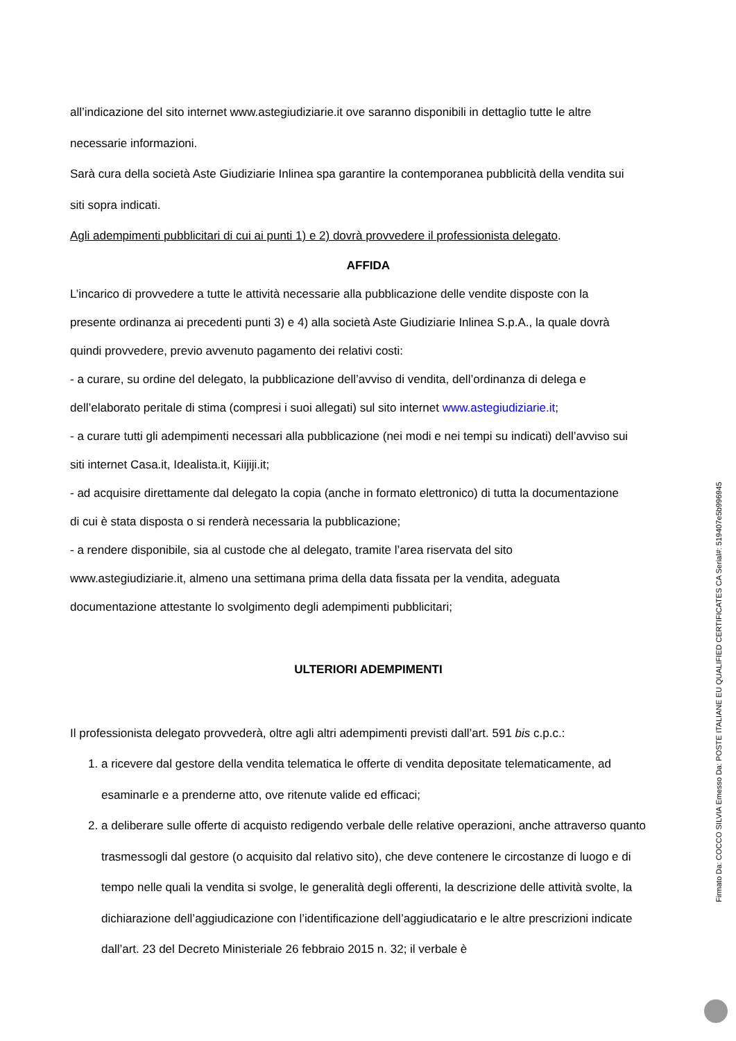all’indicazione del sito internet www.astegiudiziarie.it ove saranno disponibili in dettaglio tutte le altre
necessarie informazioni.
Sarà cura della società Aste Giudiziarie Inlinea spa garantire la contemporanea pubblicità della vendita sui
siti sopra indicati.
Agli adempimenti pubblicitari di cui ai punti 1) e 2) dovrà provvedere il professionista delegato.
AFFIDA
L’incarico di provvedere a tutte le attività necessarie alla pubblicazione delle vendite disposte con la
presente ordinanza ai precedenti punti 3) e 4) alla società Aste Giudiziarie Inlinea S.p.A., la quale dovrà
quindi provvedere, previo avvenuto pagamento dei relativi costi:
- a curare, su ordine del delegato, la pubblicazione dell’avviso di vendita, dell’ordinanza di delega e
dell’elaborato peritale di stima (compresi i suoi allegati) sul sito internet www.astegiudiziarie.it;
- a curare tutti gli adempimenti necessari alla pubblicazione (nei modi e nei tempi su indicati) dell’avviso sui
siti internet Casa.it, Idealista.it, Kiijiji.it;
- ad acquisire direttamente dal delegato la copia (anche in formato elettronico) di tutta la documentazione
di cui è stata disposta o si renderà necessaria la pubblicazione;
- a rendere disponibile, sia al custode che al delegato, tramite l’area riservata del sito
www.astegiudiziarie.it, almeno una settimana prima della data fissata per la vendita, adeguata
documentazione attestante lo svolgimento degli adempimenti pubblicitari;
ULTERIORI ADEMPIMENTI
Il professionista delegato provvederà, oltre agli altri adempimenti previsti dall’art. 591 bis c.p.c.:
1. a ricevere dal gestore della vendita telematica le offerte di vendita depositate telematicamente, ad esaminarle e a prenderne atto, ove ritenute valide ed efficaci;
2. a deliberare sulle offerte di acquisto redigendo verbale delle relative operazioni, anche attraverso quanto trasmessogli dal gestore (o acquisito dal relativo sito), che deve contenere le circostanze di luogo e di tempo nelle quali la vendita si svolge, le generalità degli offerenti, la descrizione delle attività svolte, la dichiarazione dell’aggiudicazione con l’identificazione dell’aggiudicatario e le altre prescrizioni indicate dall’art. 23 del Decreto Ministeriale 26 febbraio 2015 n. 32; il verbale è
Firmato Da: COCCO SILVIA Emesso Da: POSTE ITALIANE EU QUALIFIED CERTIFICATES CA Serial#: 519407e5b996945